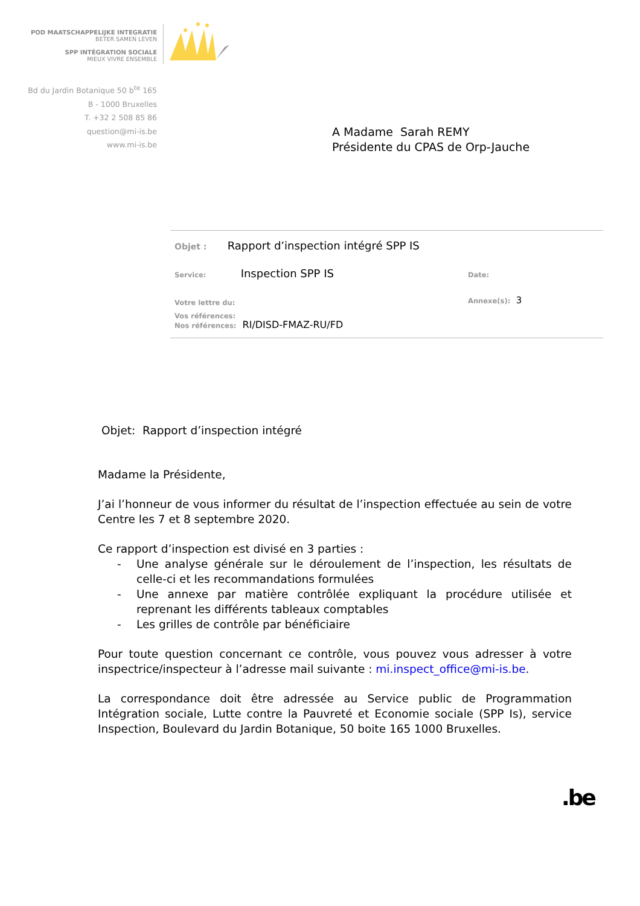POD MAATSCHAPPELIJKE INTEGRATIE
BETER SAMEN LEVEN
SPP INTÉGRATION SOCIALE
MIEUX VIVRE ENSEMBLE
Bd du Jardin Botanique 50 b<sup>te</sup> 165
B - 1000 Bruxelles
T. +32 2 508 85 86
question@mi-is.be
www.mi-is.be
A Madame Sarah REMY
Présidente du CPAS de Orp-Jauche
Objet : Rapport d’inspection intégré SPP IS
Service: Inspection SPP IS
Date:
Votre lettre du: Annexe(s): 3
Vos références:
Nos références: RI/DISD-FMAZ-RU/FD
Objet: Rapport d’inspection intégré
Madame la Présidente,
J’ai l’honneur de vous informer du résultat de l’inspection effectuée au sein de votre Centre les 7 et 8 septembre 2020.
Ce rapport d’inspection est divisé en 3 parties :
- Une analyse générale sur le déroulement de l’inspection, les résultats de celle-ci et les recommandations formulées
- Une annexe par matière contrôlée expliquant la procédure utilisée et reprenant les différents tableaux comptables
- Les grilles de contrôle par bénéficiaire
Pour toute question concernant ce contrôle, vous pouvez vous adresser à votre inspectrice/inspecteur à l’adresse mail suivante : mi.inspect_office@mi-is.be.
La correspondance doit être adressée au Service public de Programmation Intégration sociale, Lutte contre la Pauvreté et Economie sociale (SPP Is), service Inspection, Boulevard du Jardin Botanique, 50 boite 165 1000 Bruxelles.
.be